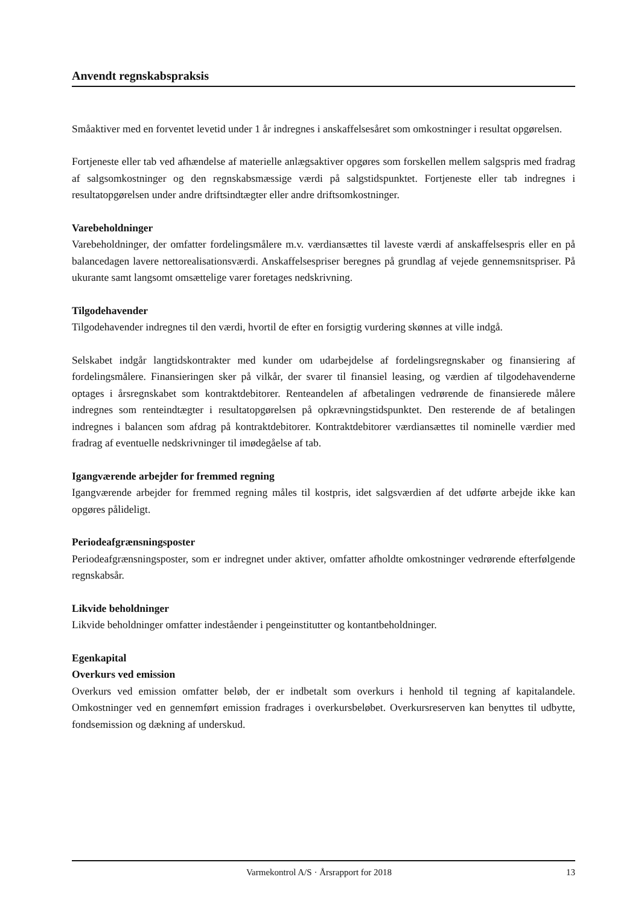Anvendt regnskabspraksis
Småaktiver med en forventet levetid under 1 år indregnes i anskaffelsesåret som omkostninger i resultat opgørelsen.
Fortjeneste eller tab ved afhændelse af materielle anlægsaktiver opgøres som forskellen mellem salgspris med fradrag af salgsomkostninger og den regnskabsmæssige værdi på salgstidspunktet. Fortjeneste eller tab indregnes i resultatopgørelsen under andre driftsindtægter eller andre driftsomkostninger.
Varebeholdninger
Varebeholdninger, der omfatter fordelingsmålere m.v. værdiansættes til laveste værdi af anskaffelsespris eller en på balancedagen lavere nettorealisationsværdi. Anskaffelsespriser beregnes på grundlag af vejede gennemsnitspriser. På ukurante samt langsomt omsættelige varer foretages nedskrivning.
Tilgodehavender
Tilgodehavender indregnes til den værdi, hvortil de efter en forsigtig vurdering skønnes at ville indgå.
Selskabet indgår langtidskontrakter med kunder om udarbejdelse af fordelingsregnskaber og finansiering af fordelingsmålere. Finansieringen sker på vilkår, der svarer til finansiel leasing, og værdien af tilgodehavenderne optages i årsregnskabet som kontraktdebitorer. Renteandelen af afbetalingen vedrørende de finansierede målere indregnes som renteindtægter i resultatopgørelsen på opkrævningstidspunktet. Den resterende de af betalingen indregnes i balancen som afdrag på kontraktdebitorer. Kontraktdebitorer værdiansættes til nominelle værdier med fradrag af eventuelle nedskrivninger til imødegåelse af tab.
Igangværende arbejder for fremmed regning
Igangværende arbejder for fremmed regning måles til kostpris, idet salgsværdien af det udførte arbejde ikke kan opgøres pålideligt.
Periodeafgrænsningsposter
Periodeafgrænsningsposter, som er indregnet under aktiver, omfatter afholdte omkostninger vedrørende efterfølgende regnskabsår.
Likvide beholdninger
Likvide beholdninger omfatter indeståender i pengeinstitutter og kontantbeholdninger.
Egenkapital
Overkurs ved emission
Overkurs ved emission omfatter beløb, der er indbetalt som overkurs i henhold til tegning af kapitalandele. Omkostninger ved en gennemført emission fradrages i overkursbeløbet. Overkursreserven kan benyttes til udbytte, fondsemission og dækning af underskud.
Varmekontrol A/S · Årsrapport for 2018 13